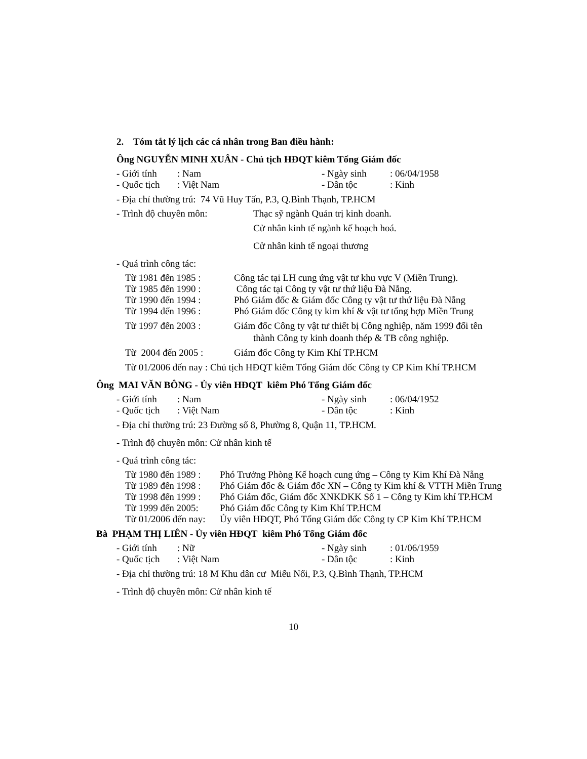2. Tóm tắt lý lịch các cá nhân trong Ban điều hành:
Ông NGUYỄN MINH XUÂN - Chủ tịch HĐQT kiêm Tổng Giám đốc
- Giới tính: Nam - Ngày sinh: 06/04/1958
- Quốc tịch: Việt Nam - Dân tộc: Kinh
- Địa chỉ thường trú: 74 Vũ Huy Tấn, P.3, Q.Bình Thạnh, TP.HCM
- Trình độ chuyên môn: Thạc sỹ ngành Quản trị kinh doanh.
Cử nhân kinh tế ngành kế hoạch hoá.
Cử nhân kinh tế ngoại thương
- Quá trình công tác:
Từ 1981 đến 1985 : Công tác tại LH cung ứng vật tư khu vực V (Miền Trung).
Từ 1985 đến 1990 : Công tác tại Công ty vật tư thứ liệu Đà Nẵng.
Từ 1990 đến 1994 : Phó Giám đốc & Giám đốc Công ty vật tư thứ liệu Đà Nẵng
Từ 1994 đến 1996 : Phó Giám đốc Công ty kim khí & vật tư tổng hợp Miền Trung
Từ 1997 đến 2003 : Giám đốc Công ty vật tư thiết bị Công nghiệp, năm 1999 đổi tên
thành Công ty kinh doanh thép & TB công nghiệp.
Từ 2004 đến 2005 : Giám đốc Công ty Kim Khí TP.HCM
Từ 01/2006 đến nay : Chủ tịch HĐQT kiêm Tổng Giám đốc Công ty CP Kim Khí TP.HCM
Ông MAI VĂN BÔNG - Ủy viên HĐQT kiêm Phó Tổng Giám đốc
- Giới tính: Nam - Ngày sinh: 06/04/1952
- Quốc tịch: Việt Nam - Dân tộc: Kinh
- Địa chỉ thường trú: 23 Đường số 8, Phường 8, Quận 11, TP.HCM.
- Trình độ chuyên môn: Cử nhân kinh tế
- Quá trình công tác:
Từ 1980 đến 1989 : Phó Trưởng Phòng Kế hoạch cung ứng – Công ty Kim Khí Đà Nẵng
Từ 1989 đến 1998 : Phó Giám đốc & Giám đốc XN – Công ty Kim khí & VTTH Miền Trung
Từ 1998 đến 1999 : Phó Giám đốc, Giám đốc XNKDKK Số 1 – Công ty Kim khí TP.HCM
Từ 1999 đến 2005: Phó Giám đốc Công ty Kim Khí TP.HCM
Từ 01/2006 đến nay: Ủy viên HĐQT, Phó Tổng Giám đốc Công ty CP Kim Khí TP.HCM
Bà PHẠM THỊ LIÊN - Ủy viên HĐQT kiêm Phó Tổng Giám đốc
- Giới tính: Nữ - Ngày sinh: 01/06/1959
- Quốc tịch: Việt Nam - Dân tộc: Kinh
- Địa chỉ thường trú: 18 M Khu dân cư Miếu Nổi, P.3, Q.Bình Thạnh, TP.HCM
- Trình độ chuyên môn: Cử nhân kinh tế
10